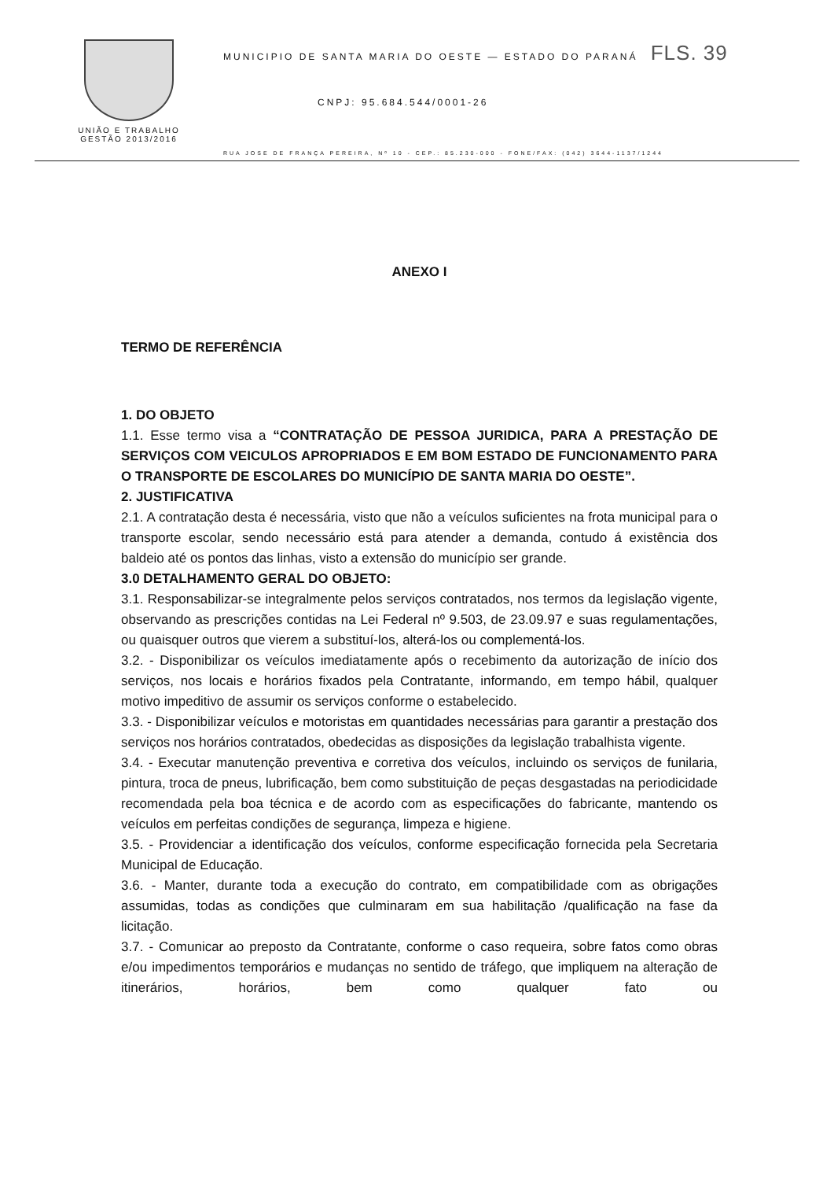UNIÃO E TRABALHO
GESTÃO 2013/2016
MUNICIPIO DE SANTA MARIA DO OESTE — ESTADO DO PARANÁ FLS. 39
CNPJ: 95.684.544/0001-26
RUA JOSE DE FRANÇA PEREIRA, Nº 10 - CEP.: 85.230-000 - FONE/FAX: (042) 3644-1137/1244
ANEXO I
TERMO DE REFERÊNCIA
1. DO OBJETO
1.1. Esse termo visa a “CONTRATAÇÃO DE PESSOA JURIDICA, PARA A PRESTAÇÃO DE SERVIÇOS COM VEICULOS APROPRIADOS E EM BOM ESTADO DE FUNCIONAMENTO PARA O TRANSPORTE DE ESCOLARES DO MUNICÍPIO DE SANTA MARIA DO OESTE”.
2. JUSTIFICATIVA
2.1. A contratação desta é necessária, visto que não a veículos suficientes na frota municipal para o transporte escolar, sendo necessário está para atender a demanda, contudo á existência dos baldeio até os pontos das linhas, visto a extensão do município ser grande.
3.0 DETALHAMENTO GERAL DO OBJETO:
3.1. Responsabilizar-se integralmente pelos serviços contratados, nos termos da legislação vigente, observando as prescrições contidas na Lei Federal nº 9.503, de 23.09.97 e suas regulamentações, ou quaisquer outros que vierem a substituí-los, alterá-los ou complementá-los.
3.2. - Disponibilizar os veículos imediatamente após o recebimento da autorização de início dos serviços, nos locais e horários fixados pela Contratante, informando, em tempo hábil, qualquer motivo impeditivo de assumir os serviços conforme o estabelecido.
3.3. - Disponibilizar veículos e motoristas em quantidades necessárias para garantir a prestação dos serviços nos horários contratados, obedecidas as disposições da legislação trabalhista vigente.
3.4. - Executar manutenção preventiva e corretiva dos veículos, incluindo os serviços de funilaria, pintura, troca de pneus, lubrificação, bem como substituição de peças desgastadas na periodicidade recomendada pela boa técnica e de acordo com as especificações do fabricante, mantendo os veículos em perfeitas condições de segurança, limpeza e higiene.
3.5. - Providenciar a identificação dos veículos, conforme especificação fornecida pela Secretaria Municipal de Educação.
3.6. - Manter, durante toda a execução do contrato, em compatibilidade com as obrigações assumidas, todas as condições que culminaram em sua habilitação /qualificação na fase da licitação.
3.7. - Comunicar ao preposto da Contratante, conforme o caso requeira, sobre fatos como obras e/ou impedimentos temporários e mudanças no sentido de tráfego, que impliquem na alteração de itinerários, horários, bem como qualquer fato ou